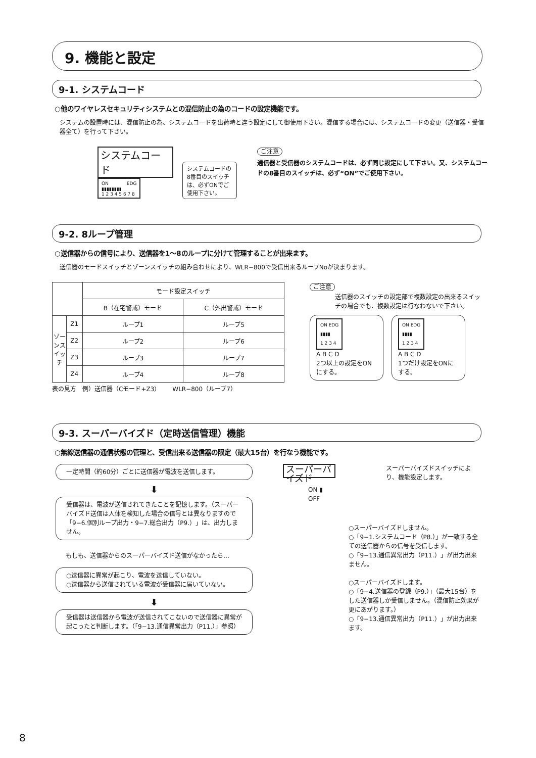9. 機能と設定
9-1. システムコード
○他のワイヤレスセキュリティシステムとの混信防止の為のコードの設定機能です。
システムの設置時には、混信防止の為、システムコードを出荷時と違う設定にして御使用下さい。混信する場合には、システムコードの変更（送信器・受信器全て）を行って下さい。
システムコード
ON　　　　EDG
▮▮▮▮▮▮▮▮
1 2 3 4 5 6 7 8
システムコードの8番目のスイッチは、必ずONでご使用下さい。
ご注意
通信器と受信器のシステムコードは、必ず同じ設定にして下さい。又、システムコードの8番目のスイッチは、必ず“ON”でご使用下さい。
9-2. 8ループ管理
○送信器からの信号により、送信器を1～8のループに分けて管理することが出来ます。
送信器のモードスイッチとゾーンスイッチの組み合わせにより、WLR−800で受信出来るループNoが決まります。
| | | モード設定スイッチ | |
| --- | --- | --- | --- |
| | | B（在宅警戒）モード | C（外出警戒）モード |
| ゾーンスイッチ | Z1 | ループ1 | ループ5 |
| | Z2 | ループ2 | ループ6 |
| | Z3 | ループ3 | ループ7 |
| | Z4 | ループ4 | ループ8 |
表の見方　例）送信器（Cモード+Z3）　　WLR−800（ループ7）
ご注意
送信器のスイッチの設定部で複数設定の出来るスイッチの場合でも、複数設定は行なわないで下さい。
ON EDG
▮▮▮▮
1 2 3 4
A B C D
2つ以上の設定をONにする。
ON EDG
▮▮▮▮
1 2 3 4
A B C D
1つだけ設定をONにする。
9-3. スーパーバイズド（定時送信管理）機能
○無線送信器の通信状態の管理と、受信出来る送信器の限定（最大15台）を行なう機能です。
一定時間（約60分）ごとに送信器が電波を送信します。
⬇
受信器は、電波が送信されてきたことを記憶します。（スーパーバイズド送信は人体を検知した場合の信号とは異なりますので「9−6.個別ループ出力・9−7.総合出力（P9.）」は、出力しません。
もしも、送信器からのスーパーバイズド送信がなかったら…
○送信器に異常が起こり、電波を送信していない。
○送信器から送信されている電波が受信器に届いていない。
⬇
受信器は送信器から電波が送信されてこないので送信器に異常が起こったと判断します。（「9−13.通信異常出力（P11.）」参照）
スーパーバイズド
スーパーバイズドスイッチにより、機能設定します。
ON ▮
OFF
○スーパーバイズドしません。
○「9−1.システムコード（P8.）」が一致する全ての送信器からの信号を受信します。
○「9−13.通信異常出力（P11.）」が出力出来ません。
○スーパーバイズドします。
○「9−4.送信器の登録（P9.）」（最大15台）をした送信器しか受信しません。（混信防止効果が更にあがります。）
○「9−13.通信異常出力（P11.）」が出力出来ます。
8